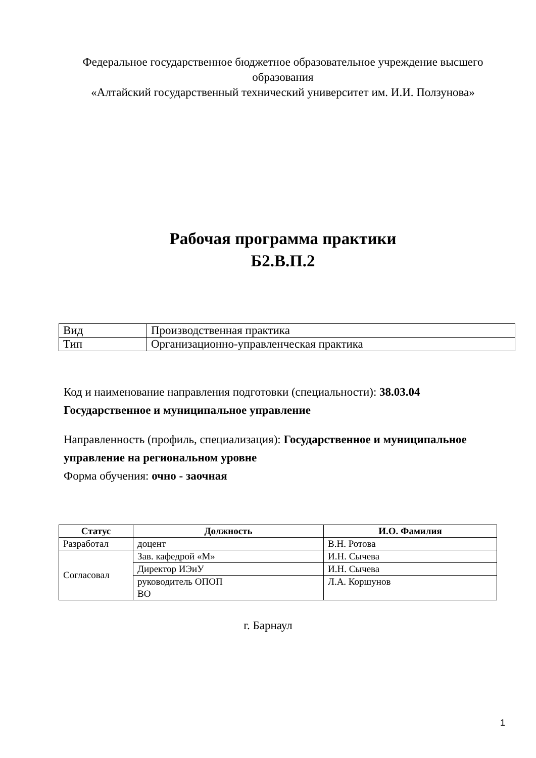Федеральное государственное бюджетное образовательное учреждение высшего образования
«Алтайский государственный технический университет им. И.И. Ползунова»
Рабочая программа практики
Б2.В.П.2
| Вид | Производственная практика |
| Тип | Организационно-управленческая практика |
Код и наименование направления подготовки (специальности): 38.03.04 Государственное и муниципальное управление
Направленность (профиль, специализация): Государственное и муниципальное управление на региональном уровне
Форма обучения: очно - заочная
| Статус | Должность | И.О. Фамилия |
| --- | --- | --- |
| Разработал | доцент | В.Н. Ротова |
| Согласовал | Зав. кафедрой «М» | И.Н. Сычева |
| | Директор ИЭиУ | И.Н. Сычева |
| | руководитель ОПОП ВО | Л.А. Коршунов |
г. Барнаул
1